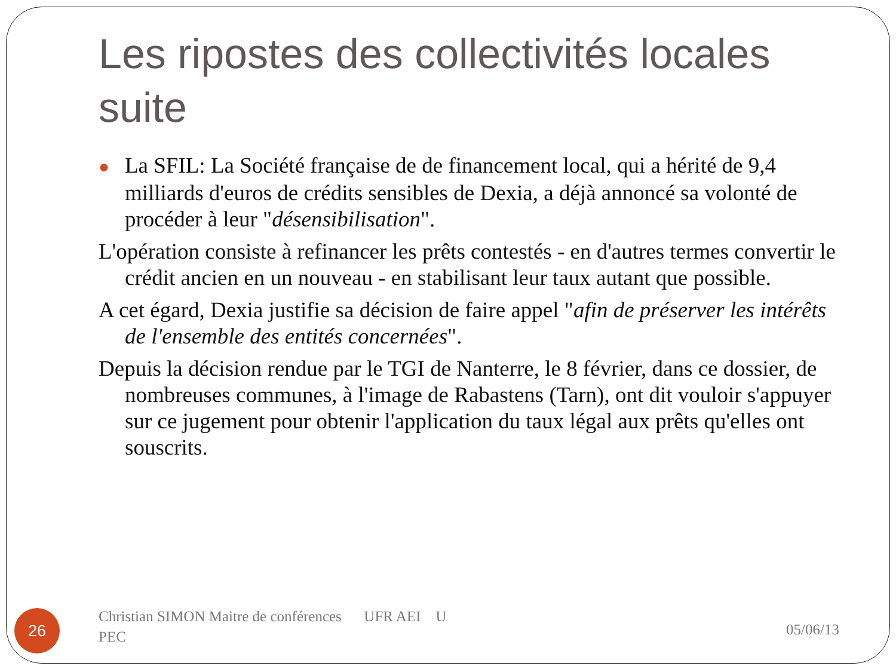Les ripostes des collectivités locales suite
● La SFIL: La Société française de de financement local, qui a hérité de 9,4 milliards d'euros de crédits sensibles de Dexia, a déjà annoncé sa volonté de procéder à leur "désensibilisation".
L'opération consiste à refinancer les prêts contestés - en d'autres termes convertir le crédit ancien en un nouveau - en stabilisant leur taux autant que possible.
A cet égard, Dexia justifie sa décision de faire appel "afin de préserver les intérêts de l'ensemble des entités concernées".
Depuis la décision rendue par le TGI de Nanterre, le 8 février, dans ce dossier, de nombreuses communes, à l'image de Rabastens (Tarn), ont dit vouloir s'appuyer sur ce jugement pour obtenir l'application du taux légal aux prêts qu'elles ont souscrits.
26
Christian SIMON Maitre de conférences UFR AEI U PEC
05/06/13